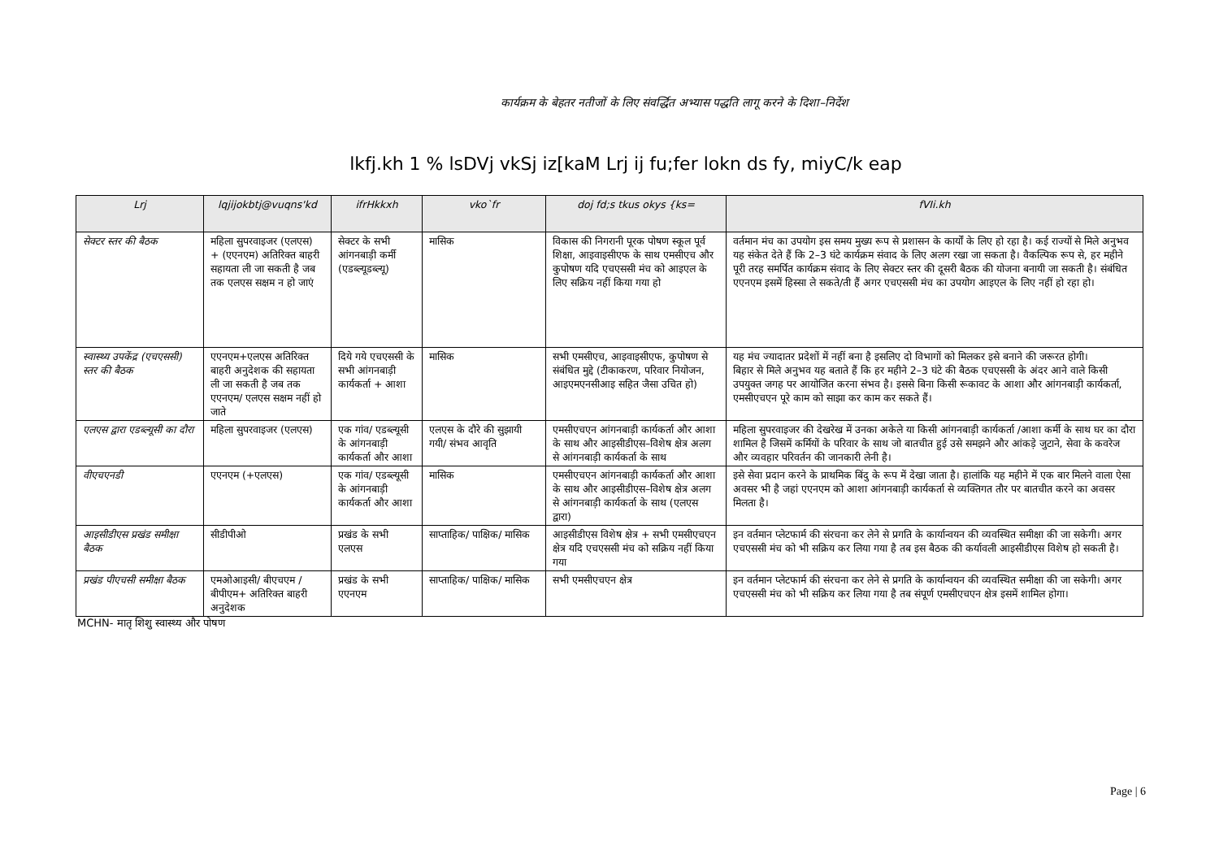कार्यक्रम के बेहतर नतीजों के लिए संवर्द्धित अभ्यास पद्धति लागू करने के दिशा–निर्देश
lkfj.kh 1 % lsDVj vkSj iz[kaM Lrj ij fu;fer lokn ds fy, miyC/k eap
| Lrj | lqjijokbtj@vuqns'kd | ifrHkkxh | vko`fr | doj fd;s tkus okys {ks= | fVIi.kh |
| --- | --- | --- | --- | --- | --- |
| सेक्टर स्तर की बैठक | महिला सुपरवाइजर (एलएस) + (एएनएम) अतिरिक्त बाहरी सहायता ली जा सकती है जब तक एलएस सक्षम न हो जाएं | सेक्टर के सभी आंगनबाड़ी कर्मी (एडब्ल्यूडब्ल्यू) | मासिक | विकास की निगरानी पूरक पोषण स्कूल पूर्व शिक्षा, आइवाइसीएफ के साथ एमसीएच और कुपोषण यदि एचएससी मंच को आइएल के लिए सक्रिय नहीं किया गया हो | वर्तमान मंच का उपयोग इस समय मुख्य रूप से प्रशासन के कार्यों के लिए हो रहा है। कई राज्यों से मिले अनुभव यह संकेत देते हैं कि 2–3 घंटे कार्यक्रम संवाद के लिए अलग रखा जा सकता है। वैकल्पिक रूप से, हर महीने पूरी तरह समर्पित कार्यक्रम संवाद के लिए सेक्टर स्तर की दूसरी बैठक की योजना बनायी जा सकती है। संबंधित एएनएम इसमें हिस्सा ले सकते/ती हैं अगर एचएससी मंच का उपयोग आइएल के लिए नहीं हो रहा हो। |
| स्वास्थ्य उपकेंद्र (एचएससी) स्तर की बैठक | एएनएम+एलएस अतिरिक्त बाहरी अनुदेशक की सहायता ली जा सकती है जब तक एएनएम/ एलएस सक्षम नहीं हो जाते | दिये गये एचएससी के सभी आंगनबाड़ी कार्यकर्ता + आशा | मासिक | सभी एमसीएच, आइवाइसीएफ, कुपोषण से संबंधित मुद्दे (टीकाकरण, परिवार नियोजन, आइएमएनसीआइ सहित जैसा उचित हो) | यह मंच ज्यादातर प्रदेशों में नहीं बना है इसलिए दो विभागों को मिलकर इसे बनाने की जरूरत होगी। बिहार से मिले अनुभव यह बताते हैं कि हर महीने 2–3 घंटे की बैठक एचएससी के अंदर आने वाले किसी उपयुक्त जगह पर आयोजित करना संभव है। इससे बिना किसी रूकावट के आशा और आंगनबाड़ी कार्यकर्ता, एमसीएचएन पूरे काम को साझा कर काम कर सकते हैं। |
| एलएस द्वारा एडब्ल्यूसी का दौरा | महिला सुपरवाइजर (एलएस) | एक गांव/ एडब्ल्यूसी के आंगनबाड़ी कार्यकर्ता और आशा | एलएस के दौरे की सुझायी गयी/ संभव आवृति | एमसीएचएन आंगनबाड़ी कार्यकर्ता और आशा के साथ और आइसीडीएस–विशेष क्षेत्र अलग से आंगनबाड़ी कार्यकर्ता के साथ | महिला सुपरवाइजर की देखरेख में उनका अकेले या किसी आंगनबाड़ी कार्यकर्ता /आशा कर्मी के साथ घर का दौरा शामिल है जिसमें कर्मियों के परिवार के साथ जो बातचीत हुई उसे समझने और आंकड़े जुटाने, सेवा के कवरेज और व्यवहार परिवर्तन की जानकारी लेनी है। |
| वीएचएनडी | एएनएम (+एलएस) | एक गांव/ एडब्ल्यूसी के आंगनबाड़ी कार्यकर्ता और आशा | मासिक | एमसीएचएन आंगनबाड़ी कार्यकर्ता और आशा के साथ और आइसीडीएस–विशेष क्षेत्र अलग से आंगनबाड़ी कार्यकर्ता के साथ (एलएस द्वारा) | इसे सेवा प्रदान करने के प्राथमिक बिंदु के रूप में देखा जाता है। हालांकि यह महीने में एक बार मिलने वाला ऐसा अवसर भी है जहां एएनएम को आशा आंगनबाड़ी कार्यकर्ता से व्यक्तिगत तौर पर बातचीत करने का अवसर मिलता है। |
| आइसीडीएस प्रखंड समीक्षा बैठक | सीडीपीओ | प्रखंड के सभी एलएस | साप्ताहिक/ पाक्षिक/ मासिक | आइसीडीएस विशेष क्षेत्र + सभी एमसीएचएन क्षेत्र यदि एचएससी मंच को सक्रिय नहीं किया गया | इन वर्तमान प्लेटफार्म की संरचना कर लेने से प्रगति के कार्यान्वयन की व्यवस्थित समीक्षा की जा सकेगी। अगर एचएससी मंच को भी सक्रिय कर लिया गया है तब इस बैठक की कर्यावली आइसीडीएस विशेष हो सकती है। |
| प्रखंड पीएचसी समीक्षा बैठक | एमओआइसी/ बीएचएम /बीपीएम+ अतिरिक्त बाहरी अनुदेशक | प्रखंड के सभी एएनएम | साप्ताहिक/ पाक्षिक/ मासिक | सभी एमसीएचएन क्षेत्र | इन वर्तमान प्लेटफार्म की संरचना कर लेने से प्रगति के कार्यान्वयन की व्यवस्थित समीक्षा की जा सकेगी। अगर एचएससी मंच को भी सक्रिय कर लिया गया है तब संपूर्ण एमसीएचएन क्षेत्र इसमें शामिल होगा। |
MCHN- मातृ शिशु स्वास्थ्य और पोषण
Page | 6